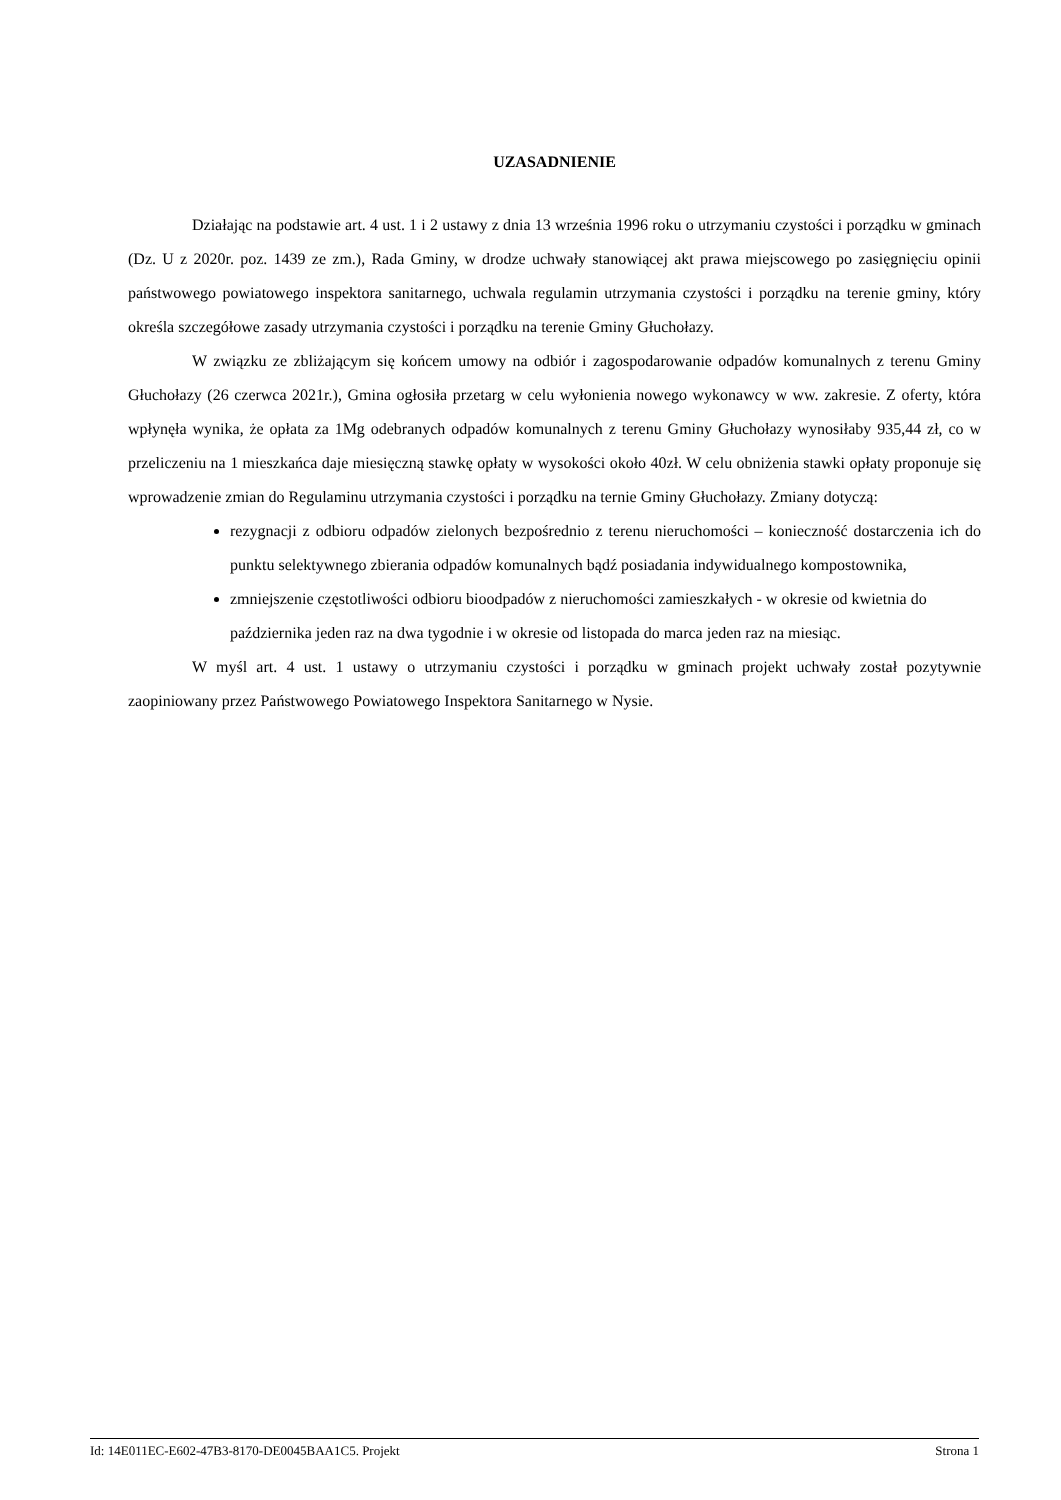UZASADNIENIE
Działając na podstawie art. 4 ust. 1 i 2 ustawy z dnia 13 września 1996 roku o utrzymaniu czystości i porządku w gminach (Dz. U z 2020r. poz. 1439 ze zm.), Rada Gminy, w drodze uchwały stanowiącej akt prawa miejscowego po zasięgnięciu opinii państwowego powiatowego inspektora sanitarnego, uchwala regulamin utrzymania czystości i porządku na terenie gminy, który określa szczegółowe zasady utrzymania czystości i porządku na terenie Gminy Głuchołazy.
W związku ze zbliżającym się końcem umowy na odbiór i zagospodarowanie odpadów komunalnych z terenu Gminy Głuchołazy (26 czerwca 2021r.), Gmina ogłosiła przetarg w celu wyłonienia nowego wykonawcy w ww. zakresie. Z oferty, która wpłynęła wynika, że opłata za 1Mg odebranych odpadów komunalnych z terenu Gminy Głuchołazy wynosiłaby 935,44 zł, co w przeliczeniu na 1 mieszkańca daje miesięczną stawkę opłaty w wysokości około 40zł. W celu obniżenia stawki opłaty proponuje się wprowadzenie zmian do Regulaminu utrzymania czystości i porządku na ternie Gminy Głuchołazy. Zmiany dotyczą:
rezygnacji z odbioru odpadów zielonych bezpośrednio z terenu nieruchomości – konieczność dostarczenia ich do punktu selektywnego zbierania odpadów komunalnych bądź posiadania indywidualnego kompostownika,
zmniejszenie częstotliwości odbioru bioodpadów z nieruchomości zamieszkałych - w okresie od kwietnia do października jeden raz na dwa tygodnie i w okresie od listopada do marca jeden raz na miesiąc.
W myśl art. 4 ust. 1 ustawy o utrzymaniu czystości i porządku w gminach projekt uchwały został pozytywnie zaopiniowany przez Państwowego Powiatowego Inspektora Sanitarnego w Nysie.
Id: 14E011EC-E602-47B3-8170-DE0045BAA1C5. Projekt Strona 1